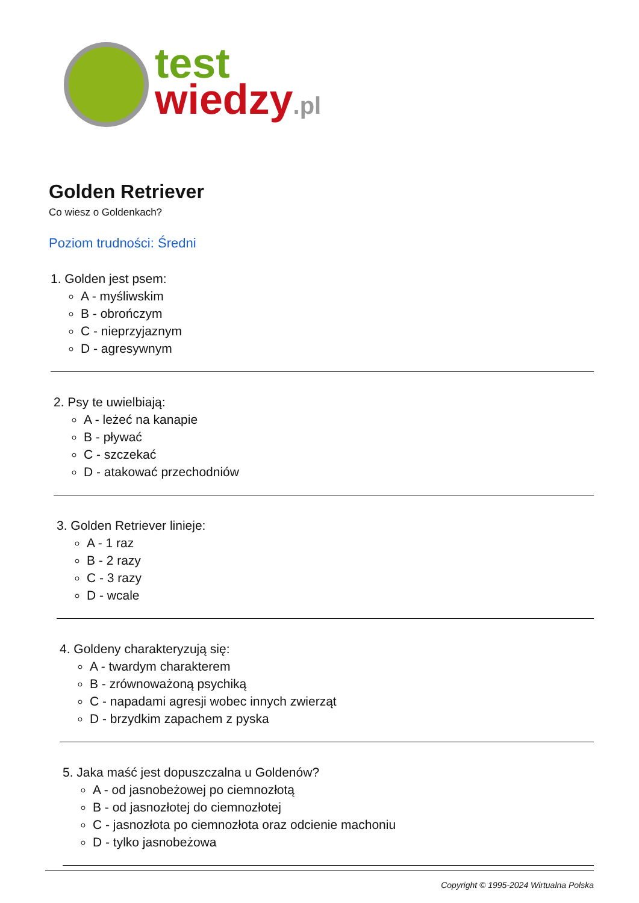test
wiedzy.pl
Golden Retriever
Co wiesz o Goldenkach?
Poziom trudności: Średni
1. Golden jest psem:
A - myśliwskim
B - obrończym
C - nieprzyjaznym
D - agresywnym
2. Psy te uwielbiają:
A - leżeć na kanapie
B - pływać
C - szczekać
D - atakować przechodniów
3. Golden Retriever linieje:
A - 1 raz
B - 2 razy
C - 3 razy
D - wcale
4. Goldeny charakteryzują się:
A - twardym charakterem
B - zrównoważoną psychiką
C - napadami agresji wobec innych zwierząt
D - brzydkim zapachem z pyska
5. Jaka maść jest dopuszczalna u Goldenów?
A - od jasnobeżowej po ciemnozłotą
B - od jasnozłotej do ciemnozłotej
C - jasnozłota po ciemnozłota oraz odcienie machoniu
D - tylko jasnobeżowa
Copyright © 1995-2024 Wirtualna Polska